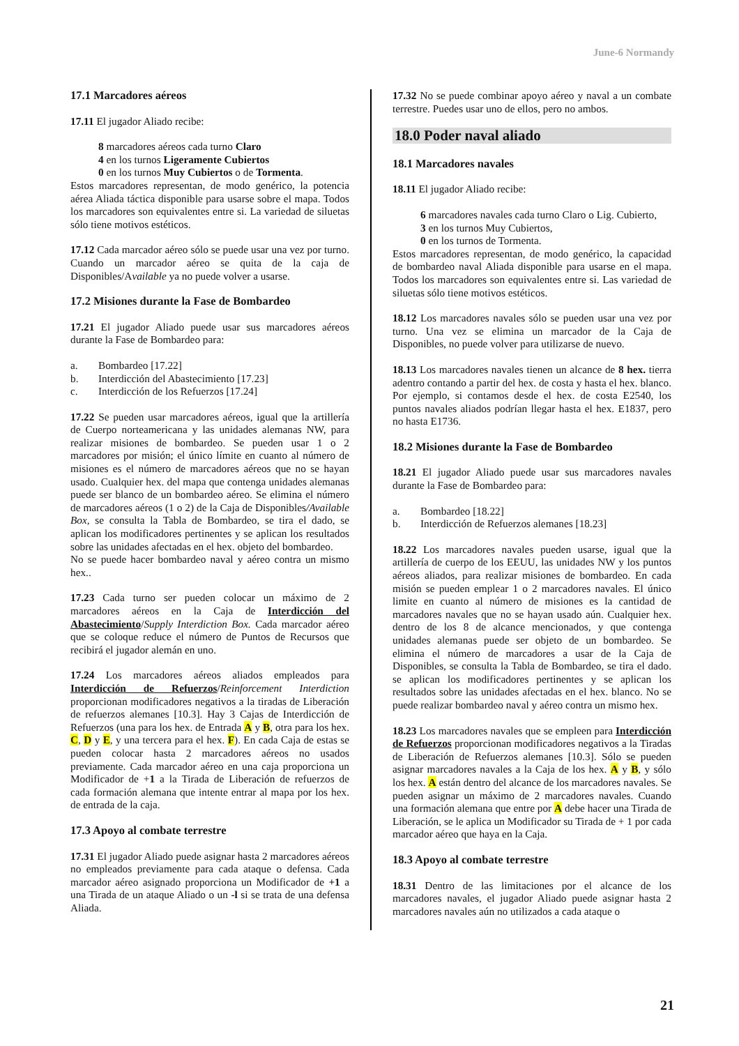June-6 Normandy
17.1 Marcadores aéreos
17.11 El jugador Aliado recibe:
8 marcadores aéreos cada turno Claro
4 en los turnos Ligeramente Cubiertos
0 en los turnos Muy Cubiertos o de Tormenta.
Estos marcadores representan, de modo genérico, la potencia aérea Aliada táctica disponible para usarse sobre el mapa. Todos los marcadores son equivalentes entre si. La variedad de siluetas sólo tiene motivos estéticos.
17.12 Cada marcador aéreo sólo se puede usar una vez por turno. Cuando un marcador aéreo se quita de la caja de Disponibles/Available ya no puede volver a usarse.
17.2 Misiones durante la Fase de Bombardeo
17.21 El jugador Aliado puede usar sus marcadores aéreos durante la Fase de Bombardeo para:
a. Bombardeo [17.22]
b. Interdicción del Abastecimiento [17.23]
c. Interdicción de los Refuerzos [17.24]
17.22 Se pueden usar marcadores aéreos, igual que la artillería de Cuerpo norteamericana y las unidades alemanas NW, para realizar misiones de bombardeo. Se pueden usar 1 o 2 marcadores por misión; el único límite en cuanto al número de misiones es el número de marcadores aéreos que no se hayan usado. Cualquier hex. del mapa que contenga unidades alemanas puede ser blanco de un bombardeo aéreo. Se elimina el número de marcadores aéreos (1 o 2) de la Caja de Disponibles/Available Box, se consulta la Tabla de Bombardeo, se tira el dado, se aplican los modificadores pertinentes y se aplican los resultados sobre las unidades afectadas en el hex. objeto del bombardeo.
No se puede hacer bombardeo naval y aéreo contra un mismo hex..
17.23 Cada turno ser pueden colocar un máximo de 2 marcadores aéreos en la Caja de Interdicción del Abastecimiento/Supply Interdiction Box. Cada marcador aéreo que se coloque reduce el número de Puntos de Recursos que recibirá el jugador alemán en uno.
17.24 Los marcadores aéreos aliados empleados para Interdicción de Refuerzos/Reinforcement Interdiction proporcionan modificadores negativos a la tiradas de Liberación de refuerzos alemanes [10.3]. Hay 3 Cajas de Interdicción de Refuerzos (una para los hex. de Entrada A y B, otra para los hex. C, D y E, y una tercera para el hex. F). En cada Caja de estas se pueden colocar hasta 2 marcadores aéreos no usados previamente. Cada marcador aéreo en una caja proporciona un Modificador de +1 a la Tirada de Liberación de refuerzos de cada formación alemana que intente entrar al mapa por los hex. de entrada de la caja.
17.3 Apoyo al combate terrestre
17.31 El jugador Aliado puede asignar hasta 2 marcadores aéreos no empleados previamente para cada ataque o defensa. Cada marcador aéreo asignado proporciona un Modificador de +1 a una Tirada de un ataque Aliado o un -l si se trata de una defensa Aliada.
17.32 No se puede combinar apoyo aéreo y naval a un combate terrestre. Puedes usar uno de ellos, pero no ambos.
18.0 Poder naval aliado
18.1 Marcadores navales
18.11 El jugador Aliado recibe:
6 marcadores navales cada turno Claro o Lig. Cubierto,
3 en los turnos Muy Cubiertos,
0 en los turnos de Tormenta.
Estos marcadores representan, de modo genérico, la capacidad de bombardeo naval Aliada disponible para usarse en el mapa. Todos los marcadores son equivalentes entre si. Las variedad de siluetas sólo tiene motivos estéticos.
18.12 Los marcadores navales sólo se pueden usar una vez por turno. Una vez se elimina un marcador de la Caja de Disponibles, no puede volver para utilizarse de nuevo.
18.13 Los marcadores navales tienen un alcance de 8 hex. tierra adentro contando a partir del hex. de costa y hasta el hex. blanco. Por ejemplo, si contamos desde el hex. de costa E2540, los puntos navales aliados podrían llegar hasta el hex. E1837, pero no hasta E1736.
18.2 Misiones durante la Fase de Bombardeo
18.21 El jugador Aliado puede usar sus marcadores navales durante la Fase de Bombardeo para:
a. Bombardeo [18.22]
b. Interdicción de Refuerzos alemanes [18.23]
18.22 Los marcadores navales pueden usarse, igual que la artillería de cuerpo de los EEUU, las unidades NW y los puntos aéreos aliados, para realizar misiones de bombardeo. En cada misión se pueden emplear 1 o 2 marcadores navales. El único limite en cuanto al número de misiones es la cantidad de marcadores navales que no se hayan usado aún. Cualquier hex. dentro de los 8 de alcance mencionados, y que contenga unidades alemanas puede ser objeto de un bombardeo. Se elimina el número de marcadores a usar de la Caja de Disponibles, se consulta la Tabla de Bombardeo, se tira el dado. se aplican los modificadores pertinentes y se aplican los resultados sobre las unidades afectadas en el hex. blanco. No se puede realizar bombardeo naval y aéreo contra un mismo hex.
18.23 Los marcadores navales que se empleen para Interdicción de Refuerzos proporcionan modificadores negativos a la Tiradas de Liberación de Refuerzos alemanes [10.3]. Sólo se pueden asignar marcadores navales a la Caja de los hex. A y B, y sólo los hex. A están dentro del alcance de los marcadores navales. Se pueden asignar un máximo de 2 marcadores navales. Cuando una formación alemana que entre por A debe hacer una Tirada de Liberación, se le aplica un Modificador su Tirada de + 1 por cada marcador aéreo que haya en la Caja.
18.3 Apoyo al combate terrestre
18.31 Dentro de las limitaciones por el alcance de los marcadores navales, el jugador Aliado puede asignar hasta 2 marcadores navales aún no utilizados a cada ataque o
21